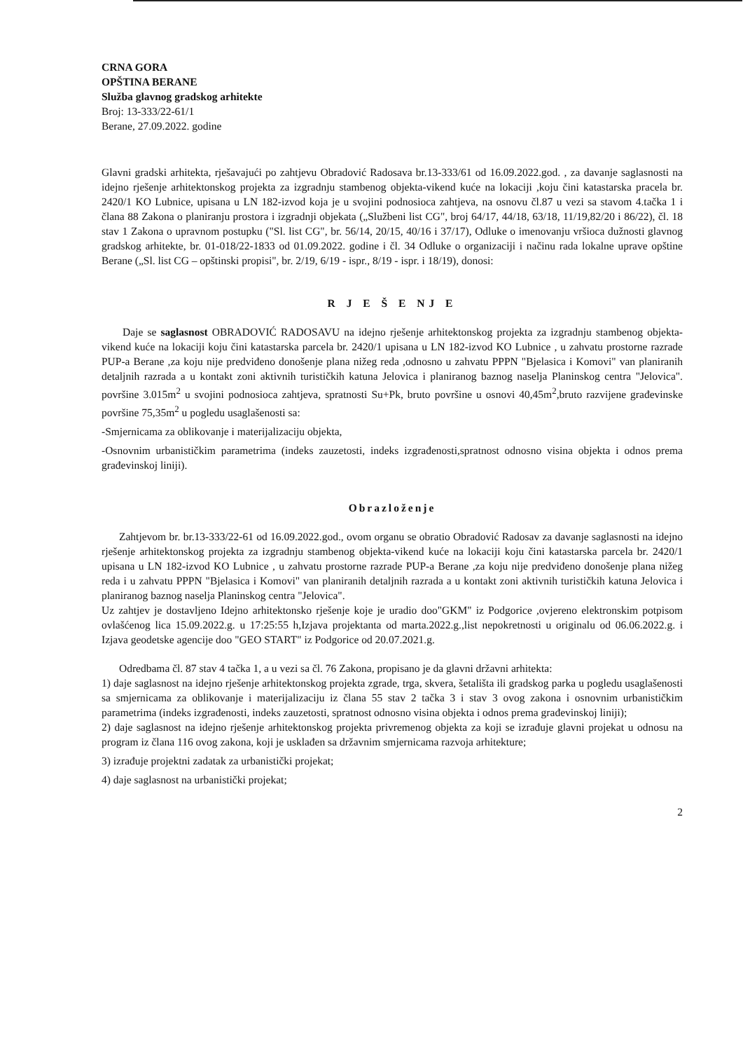CRNA GORA
OPŠTINA BERANE
Služba glavnog gradskog arhitekte
Broj: 13-333/22-61/1
Berane, 27.09.2022. godine
Glavni gradski arhitekta, rješavajući po zahtjevu Obradović Radosava br.13-333/61 od 16.09.2022.god. , za davanje saglasnosti na idejno rješenje arhitektonskog projekta za izgradnju stambenog objekta-vikend kuće na lokaciji ,koju čini katastarska pracela br. 2420/1 KO Lubnice, upisana u LN 182-izvod koja je u svojini podnosioca zahtjeva, na osnovu čl.87 u vezi sa stavom 4.tačka 1 i člana 88 Zakona o planiranju prostora i izgradnji objekata („Službeni list CG", broj 64/17, 44/18, 63/18, 11/19,82/20 i 86/22), čl. 18 stav 1 Zakona o upravnom postupku ("Sl. list CG", br. 56/14, 20/15, 40/16 i 37/17), Odluke o imenovanju vršioca dužnosti glavnog gradskog arhitekte, br. 01-018/22-1833 od 01.09.2022. godine i čl. 34 Odluke o organizaciji i načinu rada lokalne uprave opštine Berane („Sl. list CG – opštinski propisi", br. 2/19, 6/19 - ispr., 8/19 - ispr. i 18/19), donosi:
R J E Š E NJ E
Daje se saglasnost OBRADOVIĆ RADOSAVU na idejno rješenje arhitektonskog projekta za izgradnju stambenog objekta-vikend kuće na lokaciji koju čini katastarska parcela br. 2420/1 upisana u LN 182-izvod KO Lubnice , u zahvatu prostorne razrade PUP-a Berane ,za koju nije predviđeno donošenje plana nižeg reda ,odnosno u zahvatu PPPN "Bjelasica i Komovi" van planiranih detaljnih razrada a u kontakt zoni aktivnih turističkih katuna Jelovica i planiranog baznog naselja Planinskog centra "Jelovica". površine 3.015m<sup>2</sup> u svojini podnosioca zahtjeva, spratnosti Su+Pk, bruto površine u osnovi 40,45m<sup>2</sup>,bruto razvijene građevinske površine 75,35m<sup>2</sup> u pogledu usaglašenosti sa:
-Smjernicama za oblikovanje i materijalizaciju objekta,
-Osnovnim urbanističkim parametrima (indeks zauzetosti, indeks izgrađenosti,spratnost odnosno visina objekta i odnos prema građevinskoj liniji).
Obrazloženje
Zahtjevom br. br.13-333/22-61 od 16.09.2022.god., ovom organu se obratio Obradović Radosav za davanje saglasnosti na idejno rješenje arhitektonskog projekta za izgradnju stambenog objekta-vikend kuće na lokaciji koju čini katastarska parcela br. 2420/1 upisana u LN 182-izvod KO Lubnice , u zahvatu prostorne razrade PUP-a Berane ,za koju nije predviđeno donošenje plana nižeg reda i u zahvatu PPPN "Bjelasica i Komovi" van planiranih detaljnih razrada a u kontakt zoni aktivnih turističkih katuna Jelovica i planiranog baznog naselja Planinskog centra "Jelovica".
Uz zahtjev je dostavljeno Idejno arhitektonsko rješenje koje je uradio doo"GKM" iz Podgorice ,ovjereno elektronskim potpisom ovlašćenog lica 15.09.2022.g. u 17:25:55 h,Izjava projektanta od marta.2022.g.,list nepokretnosti u originalu od 06.06.2022.g. i Izjava geodetske agencije doo "GEO START" iz Podgorice od 20.07.2021.g.
Odredbama čl. 87 stav 4 tačka 1, a u vezi sa čl. 76 Zakona, propisano je da glavni državni arhitekta:
1) daje saglasnost na idejno rješenje arhitektonskog projekta zgrade, trga, skvera, šetališta ili gradskog parka u pogledu usaglašenosti sa smjernicama za oblikovanje i materijalizaciju iz člana 55 stav 2 tačka 3 i stav 3 ovog zakona i osnovnim urbanističkim parametrima (indeks izgrađenosti, indeks zauzetosti, spratnost odnosno visina objekta i odnos prema građevinskoj liniji);
2) daje saglasnost na idejno rješenje arhitektonskog projekta privremenog objekta za koji se izrađuje glavni projekat u odnosu na program iz člana 116 ovog zakona, koji je usklađen sa državnim smjernicama razvoja arhitekture;
3) izrađuje projektni zadatak za urbanistički projekat;
4) daje saglasnost na urbanistički projekat;
2